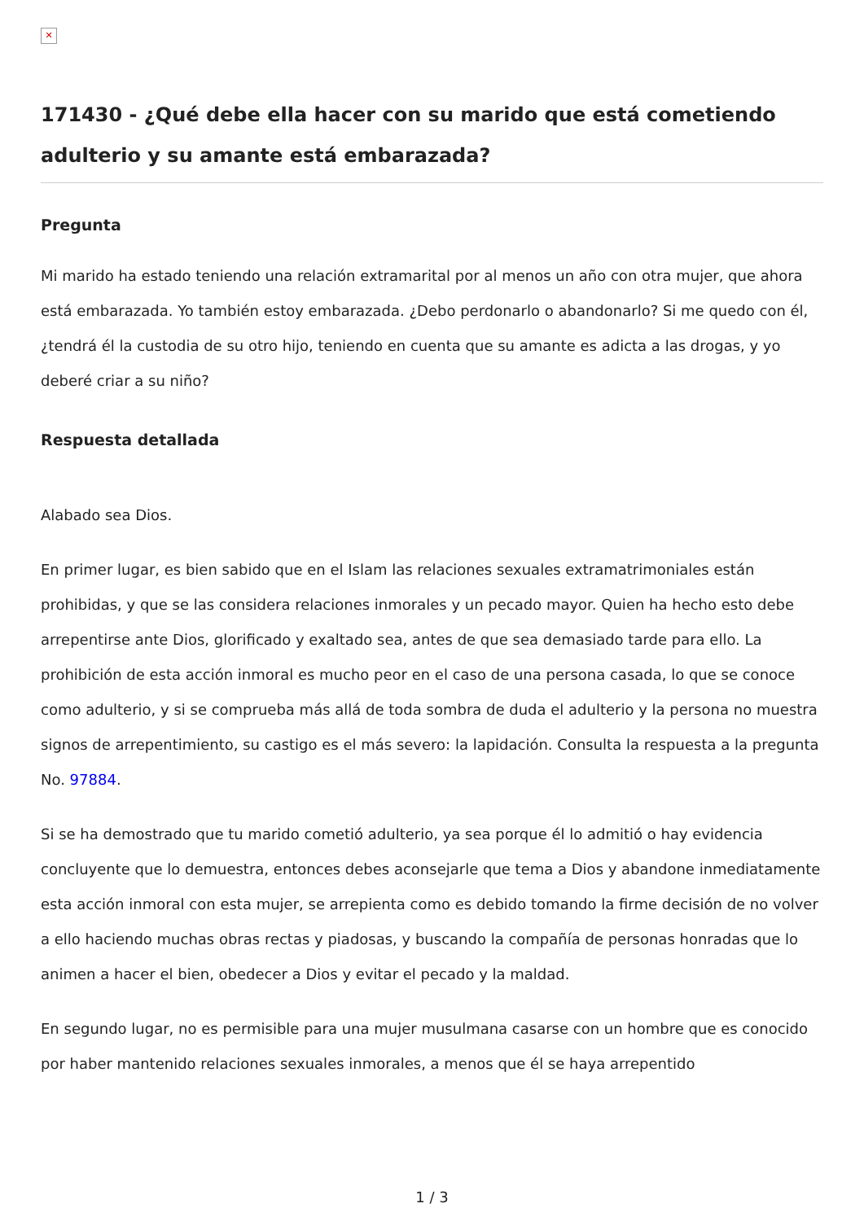✕
171430 - ¿Qué debe ella hacer con su marido que está cometiendo adulterio y su amante está embarazada?
Pregunta
Mi marido ha estado teniendo una relación extramarital por al menos un año con otra mujer, que ahora está embarazada. Yo también estoy embarazada. ¿Debo perdonarlo o abandonarlo? Si me quedo con él, ¿tendrá él la custodia de su otro hijo, teniendo en cuenta que su amante es adicta a las drogas, y yo deberé criar a su niño?
Respuesta detallada
Alabado sea Dios.
En primer lugar, es bien sabido que en el Islam las relaciones sexuales extramatrimoniales están prohibidas, y que se las considera relaciones inmorales y un pecado mayor. Quien ha hecho esto debe arrepentirse ante Dios, glorificado y exaltado sea, antes de que sea demasiado tarde para ello. La prohibición de esta acción inmoral es mucho peor en el caso de una persona casada, lo que se conoce como adulterio, y si se comprueba más allá de toda sombra de duda el adulterio y la persona no muestra signos de arrepentimiento, su castigo es el más severo: la lapidación. Consulta la respuesta a la pregunta No. 97884.
Si se ha demostrado que tu marido cometió adulterio, ya sea porque él lo admitió o hay evidencia concluyente que lo demuestra, entonces debes aconsejarle que tema a Dios y abandone inmediatamente esta acción inmoral con esta mujer, se arrepienta como es debido tomando la firme decisión de no volver a ello haciendo muchas obras rectas y piadosas, y buscando la compañía de personas honradas que lo animen a hacer el bien, obedecer a Dios y evitar el pecado y la maldad.
En segundo lugar, no es permisible para una mujer musulmana casarse con un hombre que es conocido por haber mantenido relaciones sexuales inmorales, a menos que él se haya arrepentido
1 / 3